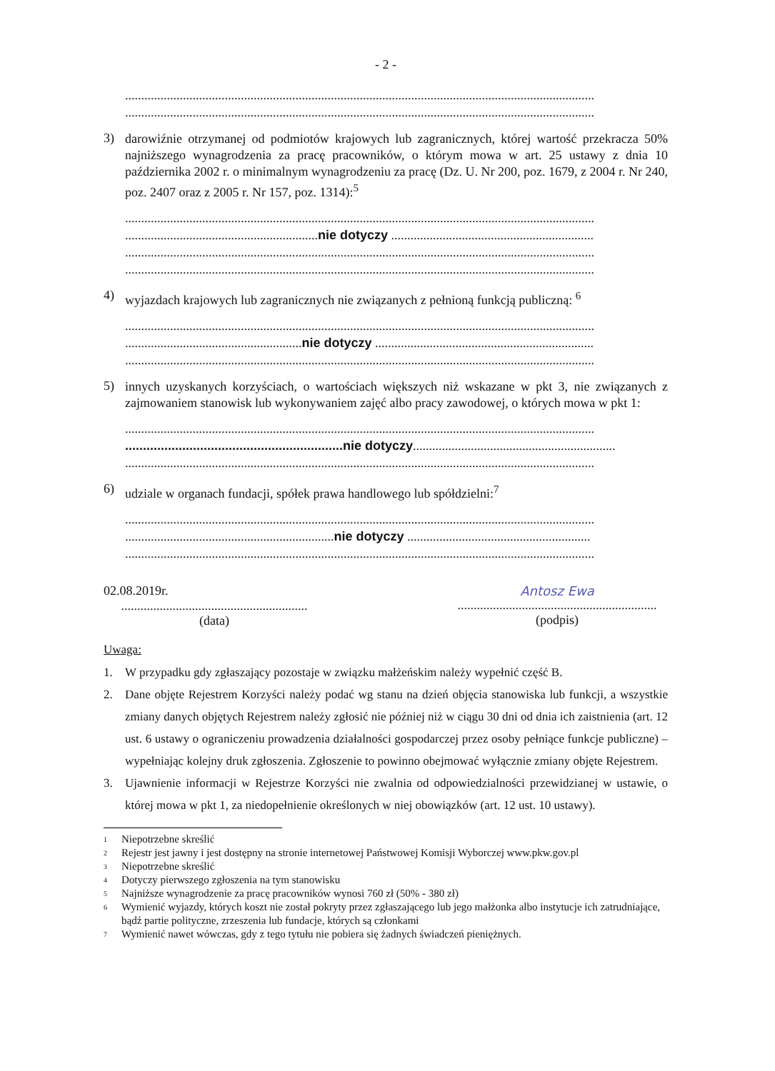- 2 -
..................................................................................................................................................
..................................................................................................................................................
3)
darowiźnie otrzymanej od podmiotów krajowych lub zagranicznych, której wartość przekracza 50% najniższego wynagrodzenia za pracę pracowników, o którym mowa w art. 25 ustawy z dnia 10 października 2002 r. o minimalnym wynagrodzeniu za pracę (Dz. U. Nr 200, poz. 1679, z 2004 r. Nr 240, poz. 2407 oraz z 2005 r. Nr 157, poz. 1314):<sup>5</sup>
..................................................................................................................................................
............................................................nie dotyczy ...............................................................
..................................................................................................................................................
..................................................................................................................................................
4)
wyjazdach krajowych lub zagranicznych nie związanych z pełnioną funkcją publiczną: <sup>6</sup>
..................................................................................................................................................
.......................................................nie dotyczy ....................................................................
..................................................................................................................................................
5)
innych uzyskanych korzyściach, o wartościach większych niż wskazane w pkt 3, nie związanych z zajmowaniem stanowisk lub wykonywaniem zajęć albo pracy zawodowej, o których mowa w pkt 1:
..................................................................................................................................................
.............................................................nie dotyczy...............................................................
..................................................................................................................................................
6)
udziale w organach fundacji, spółek prawa handlowego lub spółdzielni:<sup>7</sup>
..................................................................................................................................................
.................................................................nie dotyczy .........................................................
..................................................................................................................................................
02.08.2019r.
..........................................................
(data)
Antosz Ewa
..............................................................
(podpis)
Uwaga:
1. W przypadku gdy zgłaszający pozostaje w związku małżeńskim należy wypełnić część B.
2. Dane objęte Rejestrem Korzyści należy podać wg stanu na dzień objęcia stanowiska lub funkcji, a wszystkie zmiany danych objętych Rejestrem należy zgłosić nie później niż w ciągu 30 dni od dnia ich zaistnienia (art. 12 ust. 6 ustawy o ograniczeniu prowadzenia działalności gospodarczej przez osoby pełniące funkcje publiczne) – wypełniając kolejny druk zgłoszenia. Zgłoszenie to powinno obejmować wyłącznie zmiany objęte Rejestrem.
3. Ujawnienie informacji w Rejestrze Korzyści nie zwalnia od odpowiedzialności przewidzianej w ustawie, o której mowa w pkt 1, za niedopełnienie określonych w niej obowiązków (art. 12 ust. 10 ustawy).
<sup>1</sup> Niepotrzebne skreślić
<sup>2</sup> Rejestr jest jawny i jest dostępny na stronie internetowej Państwowej Komisji Wyborczej www.pkw.gov.pl
<sup>3</sup> Niepotrzebne skreślić
<sup>4</sup> Dotyczy pierwszego zgłoszenia na tym stanowisku
<sup>5</sup> Najniższe wynagrodzenie za pracę pracowników wynosi 760 zł (50% - 380 zł)
<sup>6</sup> Wymienić wyjazdy, których koszt nie został pokryty przez zgłaszającego lub jego małżonka albo instytucje ich zatrudniające, bądź partie polityczne, zrzeszenia lub fundacje, których są członkami
<sup>7</sup> Wymienić nawet wówczas, gdy z tego tytułu nie pobiera się żadnych świadczeń pieniężnych.